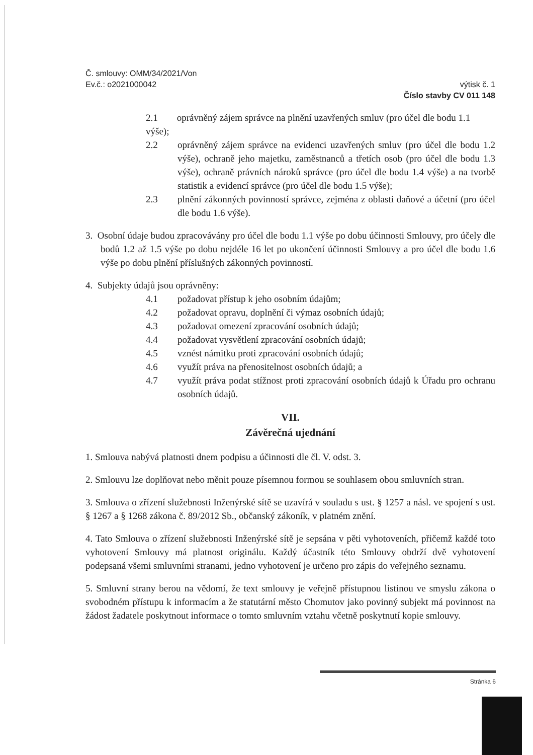Č. smlouvy: OMM/34/2021/Von
Ev.č.: o2021000042 výtisk č. 1
Číslo stavby CV 011 148
2.1 oprávněný zájem správce na plnění uzavřených smluv (pro účel dle bodu 1.1 výše);
2.2 oprávněný zájem správce na evidenci uzavřených smluv (pro účel dle bodu 1.2 výše), ochraně jeho majetku, zaměstnanců a třetích osob (pro účel dle bodu 1.3 výše), ochraně právních nároků správce (pro účel dle bodu 1.4 výše) a na tvorbě statistik a evidencí správce (pro účel dle bodu 1.5 výše);
2.3 plnění zákonných povinností správce, zejména z oblasti daňové a účetní (pro účel dle bodu 1.6 výše).
3. Osobní údaje budou zpracovávány pro účel dle bodu 1.1 výše po dobu účinnosti Smlouvy, pro účely dle bodů 1.2 až 1.5 výše po dobu nejdéle 16 let po ukončení účinnosti Smlouvy a pro účel dle bodu 1.6 výše po dobu plnění příslušných zákonných povinností.
4. Subjekty údajů jsou oprávněny:
4.1 požadovat přístup k jeho osobním údajům;
4.2 požadovat opravu, doplnění či výmaz osobních údajů;
4.3 požadovat omezení zpracování osobních údajů;
4.4 požadovat vysvětlení zpracování osobních údajů;
4.5 vznést námitku proti zpracování osobních údajů;
4.6 využít práva na přenositelnost osobních údajů; a
4.7 využít práva podat stížnost proti zpracování osobních údajů k Úřadu pro ochranu osobních údajů.
VII.
Závěrečná ujednání
1. Smlouva nabývá platnosti dnem podpisu a účinnosti dle čl. V. odst. 3.
2. Smlouvu lze doplňovat nebo měnit pouze písemnou formou se souhlasem obou smluvních stran.
3. Smlouva o zřízení služebnosti Inženýrské sítě se uzavírá v souladu s ust. § 1257 a násl. ve spojení s ust. § 1267 a § 1268 zákona č. 89/2012 Sb., občanský zákoník, v platném znění.
4. Tato Smlouva o zřízení služebnosti Inženýrské sítě je sepsána v pěti vyhotoveních, přičemž každé toto vyhotovení Smlouvy má platnost originálu. Každý účastník této Smlouvy obdrží dvě vyhotovení podepsaná všemi smluvními stranami, jedno vyhotovení je určeno pro zápis do veřejného seznamu.
5. Smluvní strany berou na vědomí, že text smlouvy je veřejně přístupnou listinou ve smyslu zákona o svobodném přístupu k informacím a že statutární město Chomutov jako povinný subjekt má povinnost na žádost žadatele poskytnout informace o tomto smluvním vztahu včetně poskytnutí kopie smlouvy.
Stránka 6